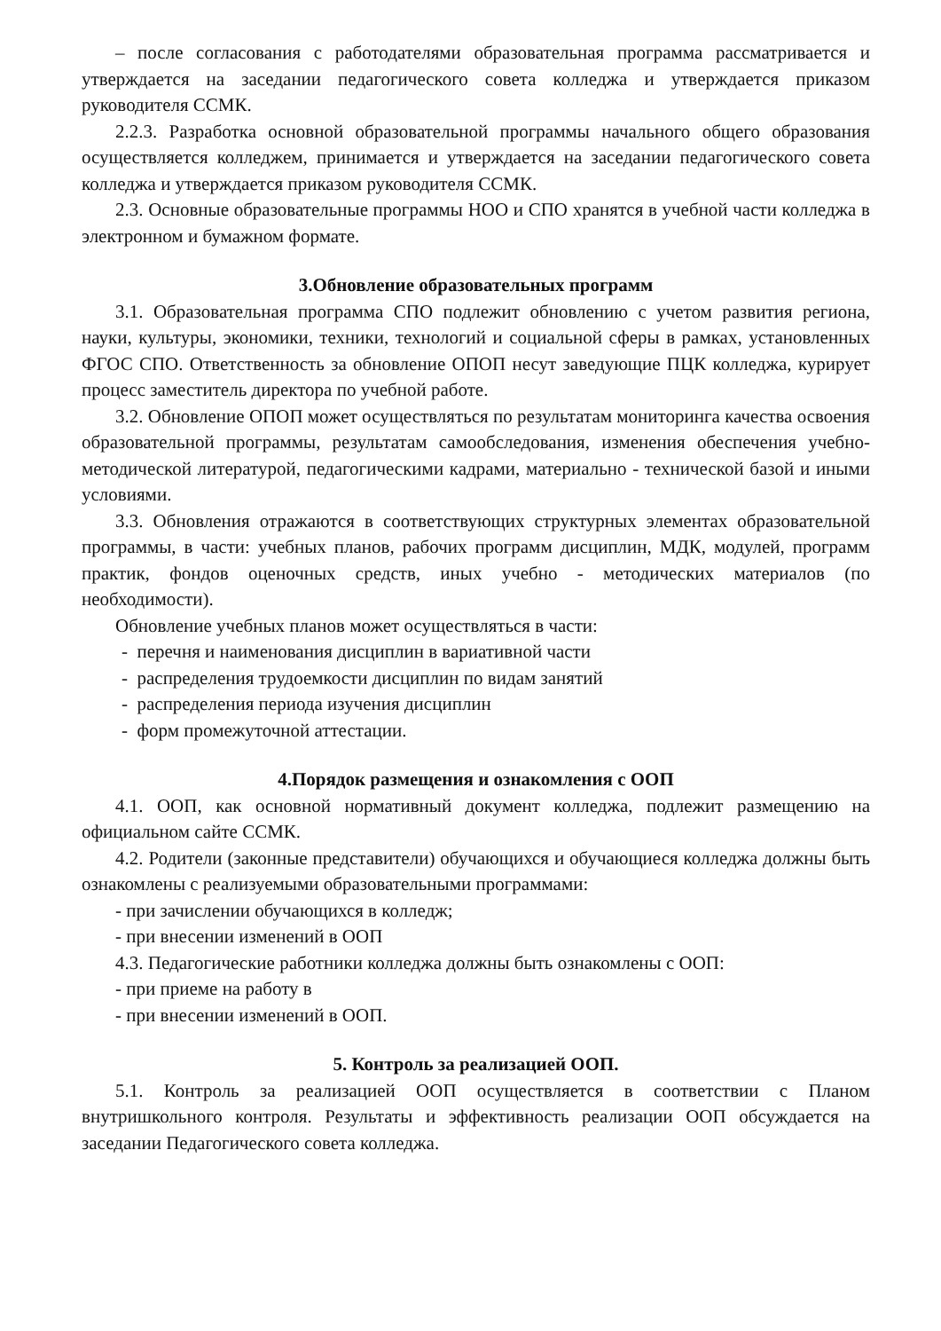– после согласования с работодателями образовательная программа рассматривается и утверждается на заседании педагогического совета колледжа и утверждается приказом руководителя ССМК.
2.2.3. Разработка основной образовательной программы начального общего образования осуществляется колледжем, принимается и утверждается на заседании педагогического совета колледжа и утверждается приказом руководителя ССМК.
2.3. Основные образовательные программы НОО и СПО хранятся в учебной части колледжа в электронном и бумажном формате.
3.Обновление образовательных программ
3.1. Образовательная программа СПО подлежит обновлению с учетом развития региона, науки, культуры, экономики, техники, технологий и социальной сферы в рамках, установленных ФГОС СПО. Ответственность за обновление ОПОП несут заведующие ПЦК колледжа, курирует процесс заместитель директора по учебной работе.
3.2. Обновление ОПОП может осуществляться по результатам мониторинга качества освоения образовательной программы, результатам самообследования, изменения обеспечения учебно-методической литературой, педагогическими кадрами, материально - технической базой и иными условиями.
3.3. Обновления отражаются в соответствующих структурных элементах образовательной программы, в части: учебных планов, рабочих программ дисциплин, МДК, модулей, программ практик, фондов оценочных средств, иных учебно - методических материалов (по необходимости).
Обновление учебных планов может осуществляться в части:
- перечня и наименования дисциплин в вариативной части
- распределения трудоемкости дисциплин по видам занятий
- распределения периода изучения дисциплин
- форм промежуточной аттестации.
4.Порядок размещения и ознакомления с ООП
4.1. ООП, как основной нормативный документ колледжа, подлежит размещению на официальном сайте ССМК.
4.2. Родители (законные представители) обучающихся и обучающиеся колледжа должны быть ознакомлены с реализуемыми образовательными программами:
- при зачислении обучающихся в колледж;
- при внесении изменений в ООП
4.3. Педагогические работники колледжа должны быть ознакомлены с ООП:
- при приеме на работу в
- при внесении изменений в ООП.
5. Контроль за реализацией ООП.
5.1. Контроль за реализацией ООП осуществляется в соответствии с Планом внутришкольного контроля. Результаты и эффективность реализации ООП обсуждается на заседании Педагогического совета колледжа.